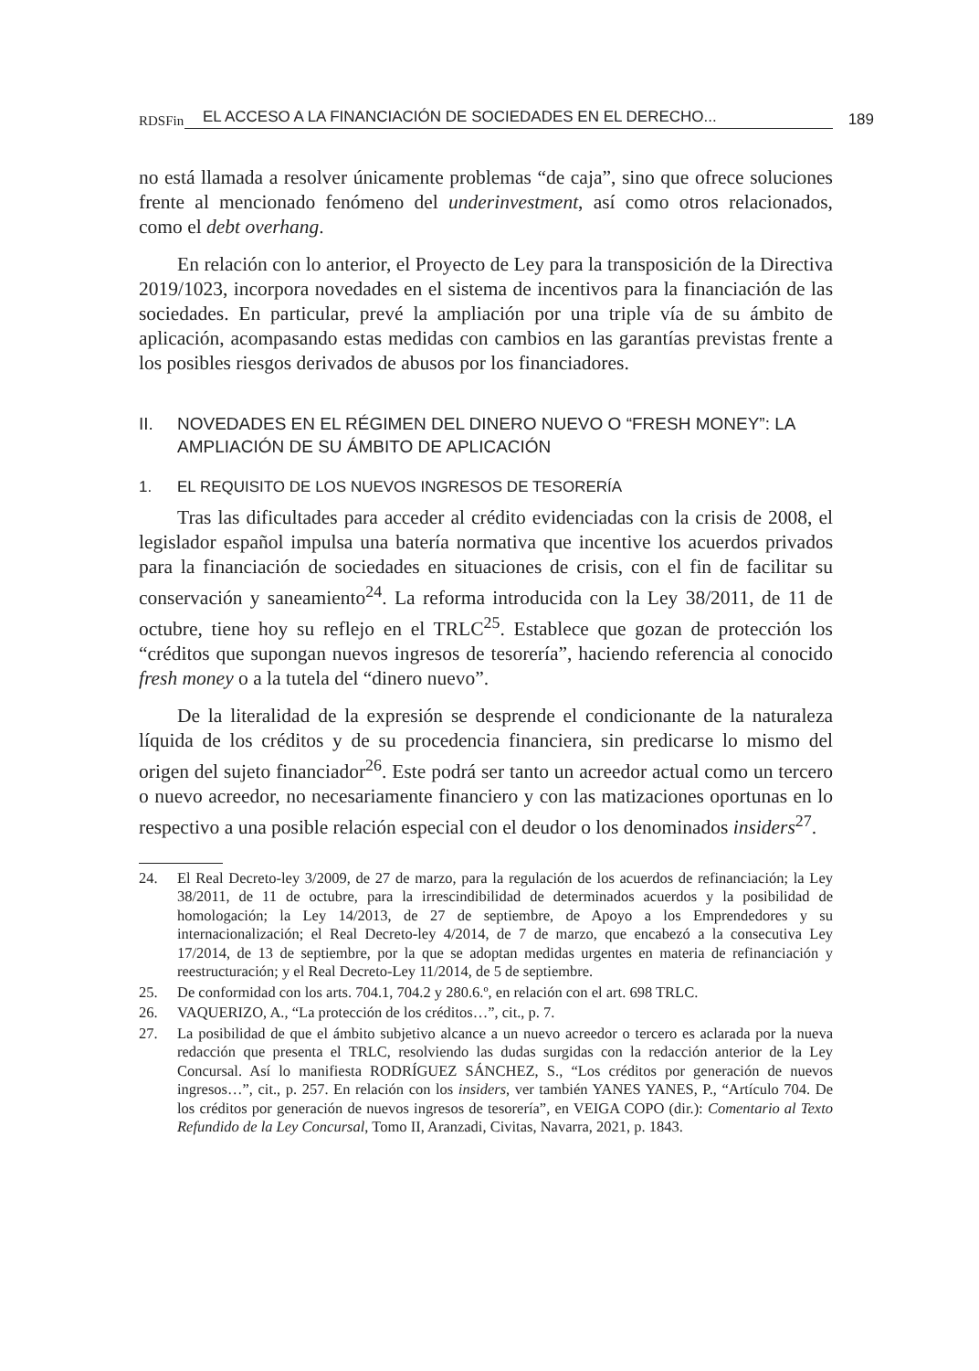RDSFin EL ACCESO A LA FINANCIACIÓN DE SOCIEDADES EN EL DERECHO... 189
no está llamada a resolver únicamente problemas “de caja”, sino que ofrece soluciones frente al mencionado fenómeno del underinvestment, así como otros relacionados, como el debt overhang.
En relación con lo anterior, el Proyecto de Ley para la transposición de la Directiva 2019/1023, incorpora novedades en el sistema de incentivos para la financiación de las sociedades. En particular, prevé la ampliación por una triple vía de su ámbito de aplicación, acompasando estas medidas con cambios en las garantías previstas frente a los posibles riesgos derivados de abusos por los financiadores.
II. NOVEDADES EN EL RÉGIMEN DEL DINERO NUEVO O “FRESH MONEY”: LA AMPLIACIÓN DE SU ÁMBITO DE APLICACIÓN
1. EL REQUISITO DE LOS NUEVOS INGRESOS DE TESORERÍA
Tras las dificultades para acceder al crédito evidenciadas con la crisis de 2008, el legislador español impulsa una batería normativa que incentive los acuerdos privados para la financiación de sociedades en situaciones de crisis, con el fin de facilitar su conservación y saneamiento<sup>24</sup>. La reforma introducida con la Ley 38/2011, de 11 de octubre, tiene hoy su reflejo en el TRLC<sup>25</sup>. Establece que gozan de protección los “créditos que supongan nuevos ingresos de tesorería”, haciendo referencia al conocido fresh money o a la tutela del “dinero nuevo”.
De la literalidad de la expresión se desprende el condicionante de la naturaleza líquida de los créditos y de su procedencia financiera, sin predicarse lo mismo del origen del sujeto financiador<sup>26</sup>. Este podrá ser tanto un acreedor actual como un tercero o nuevo acreedor, no necesariamente financiero y con las matizaciones oportunas en lo respectivo a una posible relación especial con el deudor o los denominados insiders<sup>27</sup>.
24. El Real Decreto-ley 3/2009, de 27 de marzo, para la regulación de los acuerdos de refinanciación; la Ley 38/2011, de 11 de octubre, para la irrescindibilidad de determinados acuerdos y la posibilidad de homologación; la Ley 14/2013, de 27 de septiembre, de Apoyo a los Emprendedores y su internacionalización; el Real Decreto-ley 4/2014, de 7 de marzo, que encabezó a la consecutiva Ley 17/2014, de 13 de septiembre, por la que se adoptan medidas urgentes en materia de refinanciación y reestructuración; y el Real Decreto-Ley 11/2014, de 5 de septiembre.
25. De conformidad con los arts. 704.1, 704.2 y 280.6.º, en relación con el art. 698 TRLC.
26. VAQUERIZO, A., “La protección de los créditos…”, cit., p. 7.
27. La posibilidad de que el ámbito subjetivo alcance a un nuevo acreedor o tercero es aclarada por la nueva redacción que presenta el TRLC, resolviendo las dudas surgidas con la redacción anterior de la Ley Concursal. Así lo manifiesta RODRÍGUEZ SÁNCHEZ, S., “Los créditos por generación de nuevos ingresos…”, cit., p. 257. En relación con los insiders, ver también YANES YANES, P., “Artículo 704. De los créditos por generación de nuevos ingresos de tesorería”, en VEIGA COPO (dir.): Comentario al Texto Refundido de la Ley Concursal, Tomo II, Aranzadi, Civitas, Navarra, 2021, p. 1843.